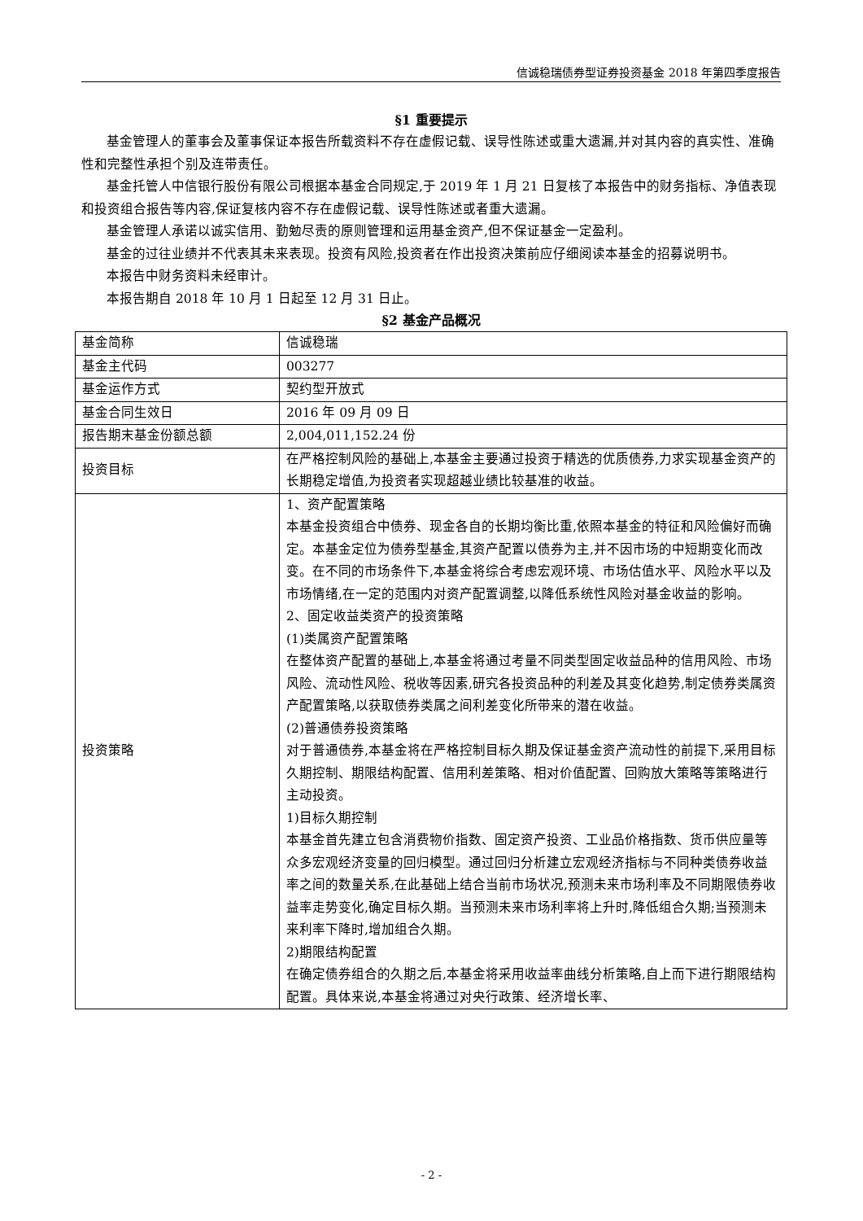信诚稳瑞债券型证券投资基金 2018 年第四季度报告
§1 重要提示
基金管理人的董事会及董事保证本报告所载资料不存在虚假记载、误导性陈述或重大遗漏,并对其内容的真实性、准确性和完整性承担个别及连带责任。
基金托管人中信银行股份有限公司根据本基金合同规定,于 2019 年 1 月 21 日复核了本报告中的财务指标、净值表现和投资组合报告等内容,保证复核内容不存在虚假记载、误导性陈述或者重大遗漏。
基金管理人承诺以诚实信用、勤勉尽责的原则管理和运用基金资产,但不保证基金一定盈利。
基金的过往业绩并不代表其未来表现。投资有风险,投资者在作出投资决策前应仔细阅读本基金的招募说明书。
本报告中财务资料未经审计。
本报告期自 2018 年 10 月 1 日起至 12 月 31 日止。
§2 基金产品概况
| 基金简称 | 信诚稳瑞 |
| 基金主代码 | 003277 |
| 基金运作方式 | 契约型开放式 |
| 基金合同生效日 | 2016 年 09 月 09 日 |
| 报告期末基金份额总额 | 2,004,011,152.24 份 |
| 投资目标 | 在严格控制风险的基础上,本基金主要通过投资于精选的优质债券,力求实现基金资产的长期稳定增值,为投资者实现超越业绩比较基准的收益。 |
| 投资策略 | 1、资产配置策略 本基金投资组合中债券、现金各自的长期均衡比重,依照本基金的特征和风险偏好而确定。本基金定位为债券型基金,其资产配置以债券为主,并不因市场的中短期变化而改变。在不同的市场条件下,本基金将综合考虑宏观环境、市场估值水平、风险水平以及市场情绪,在一定的范围内对资产配置调整,以降低系统性风险对基金收益的影响。 2、固定收益类资产的投资策略 (1)类属资产配置策略 在整体资产配置的基础上,本基金将通过考量不同类型固定收益品种的信用风险、市场风险、流动性风险、税收等因素,研究各投资品种的利差及其变化趋势,制定债券类属资产配置策略,以获取债券类属之间利差变化所带来的潜在收益。 (2)普通债券投资策略 对于普通债券,本基金将在严格控制目标久期及保证基金资产流动性的前提下,采用目标久期控制、期限结构配置、信用利差策略、相对价值配置、回购放大策略等策略进行主动投资。 1)目标久期控制 本基金首先建立包含消费物价指数、固定资产投资、工业品价格指数、货币供应量等众多宏观经济变量的回归模型。通过回归分析建立宏观经济指标与不同种类债券收益率之间的数量关系,在此基础上结合当前市场状况,预测未来市场利率及不同期限债券收益率走势变化,确定目标久期。当预测未来市场利率将上升时,降低组合久期;当预测未来利率下降时,增加组合久期。 2)期限结构配置 在确定债券组合的久期之后,本基金将采用收益率曲线分析策略,自上而下进行期限结构配置。具体来说,本基金将通过对央行政策、经济增长率、 |
- 2 -